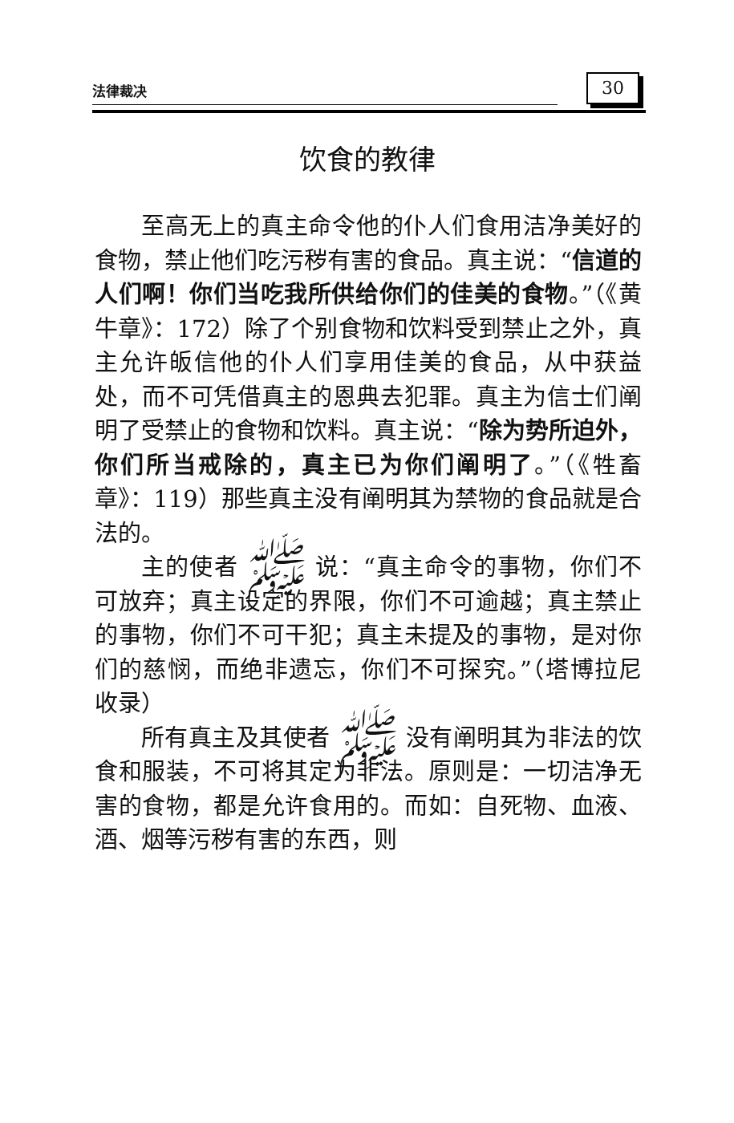法律裁决 30
饮食的教律
至高无上的真主命令他的仆人们食用洁净美好的食物，禁止他们吃污秽有害的食品。真主说：“信道的人们啊！你们当吃我所供给你们的佳美的食物。”（《黄牛章》：172）除了个别食物和饮料受到禁止之外，真主允许皈信他的仆人们享用佳美的食品，从中获益处，而不可凭借真主的恩典去犯罪。真主为信士们阐明了受禁止的食物和饮料。真主说：“除为势所迫外，你们所当戒除的，真主已为你们阐明了。”（《牲畜章》：119）那些真主没有阐明其为禁物的食品就是合法的。
主的使者 ﷺ 说：“真主命令的事物，你们不可放弃；真主设定的界限，你们不可逾越；真主禁止的事物，你们不可干犯；真主未提及的事物，是对你们的慈悯，而绝非遗忘，你们不可探究。”（塔博拉尼收录）
所有真主及其使者 ﷺ 没有阐明其为非法的饮食和服装，不可将其定为非法。原则是：一切洁净无害的食物，都是允许食用的。而如：自死物、血液、酒、烟等污秽有害的东西，则